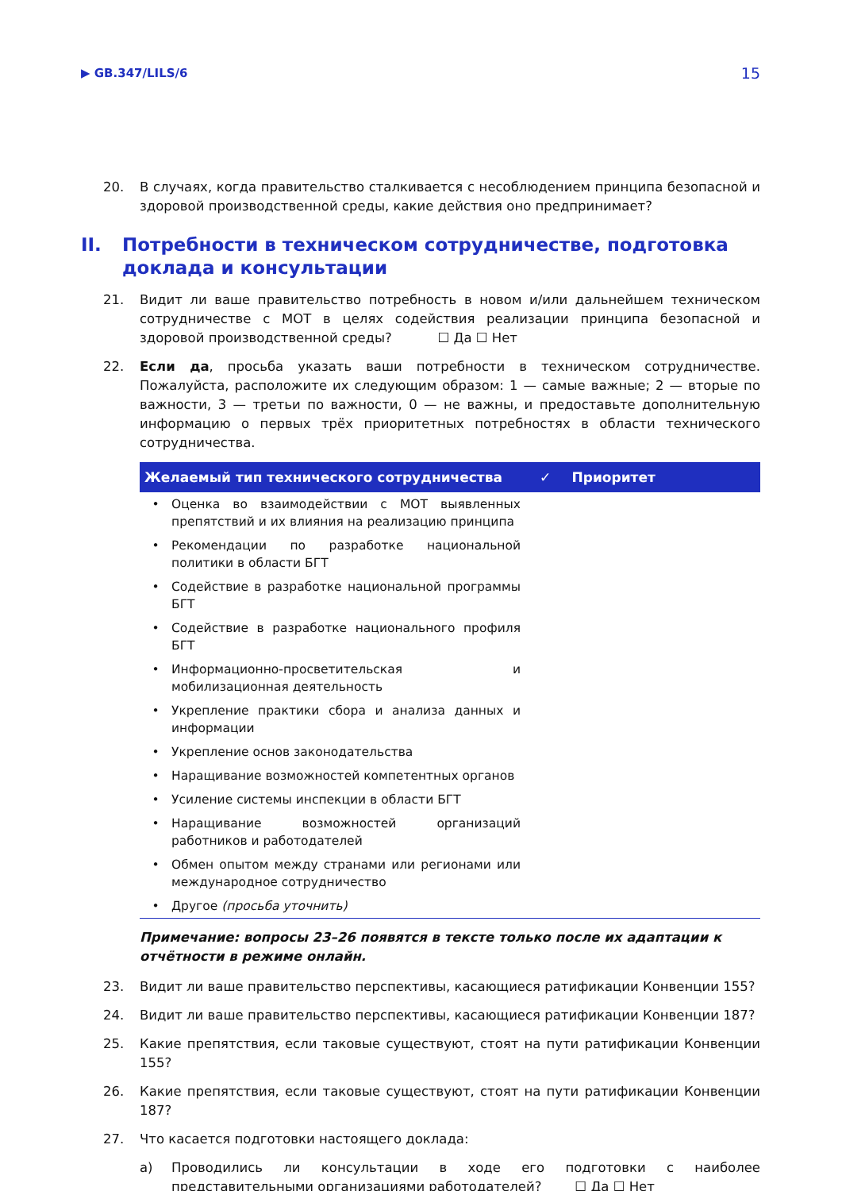▶ GB.347/LILS/6 15
20. В случаях, когда правительство сталкивается с несоблюдением принципа безопасной и здоровой производственной среды, какие действия оно предпринимает?
II. Потребности в техническом сотрудничестве, подготовка доклада и консультации
21. Видит ли ваше правительство потребность в новом и/или дальнейшем техническом сотрудничестве с МОТ в целях содействия реализации принципа безопасной и здоровой производственной среды? ☐ Да ☐ Нет
22. Если да, просьба указать ваши потребности в техническом сотрудничестве. Пожалуйста, расположите их следующим образом: 1 — самые важные; 2 — вторые по важности, 3 — третьи по важности, 0 — не важны, и предоставьте дополнительную информацию о первых трёх приоритетных потребностях в области технического сотрудничества.
| Желаемый тип технического сотрудничества | | ✓ | Приоритет |
| --- | --- | --- | --- |
| • | Оценка во взаимодействии с МОТ выявленных препятствий и их влияния на реализацию принципа | | |
| • | Рекомендации по разработке национальной политики в области БГТ | | |
| • | Содействие в разработке национальной программы БГТ | | |
| • | Содействие в разработке национального профиля БГТ | | |
| • | Информационно-просветительская и мобилизационная деятельность | | |
| • | Укрепление практики сбора и анализа данных и информации | | |
| • | Укрепление основ законодательства | | |
| • | Наращивание возможностей компетентных органов | | |
| • | Усиление системы инспекции в области БГТ | | |
| • | Наращивание возможностей организаций работников и работодателей | | |
| • | Обмен опытом между странами или регионами или международное сотрудничество | | |
| • | Другое (просьба уточнить) | | |
Примечание: вопросы 23–26 появятся в тексте только после их адаптации к отчётности в режиме онлайн.
23. Видит ли ваше правительство перспективы, касающиеся ратификации Конвенции 155?
24. Видит ли ваше правительство перспективы, касающиеся ратификации Конвенции 187?
25. Какие препятствия, если таковые существуют, стоят на пути ратификации Конвенции 155?
26. Какие препятствия, если таковые существуют, стоят на пути ратификации Конвенции 187?
27. Что касается подготовки настоящего доклада:
a) Проводились ли консультации в ходе его подготовки с наиболее представительными организациями работодателей? ☐ Да ☐ Нет